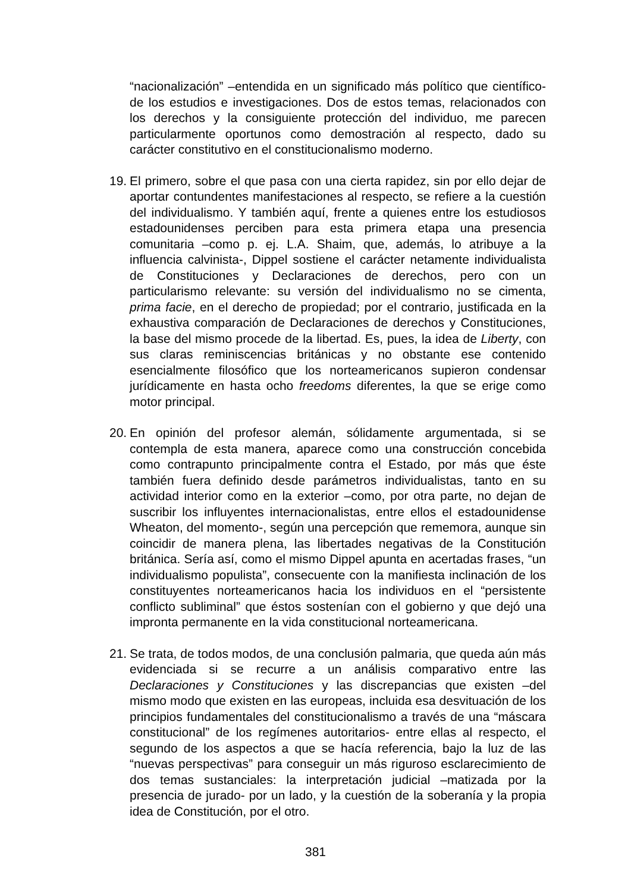“nacionalización” –entendida en un significado más político que científico- de los estudios e investigaciones. Dos de estos temas, relacionados con los derechos y la consiguiente protección del individuo, me parecen particularmente oportunos como demostración al respecto, dado su carácter constitutivo en el constitucionalismo moderno.
19.
El primero, sobre el que pasa con una cierta rapidez, sin por ello dejar de aportar contundentes manifestaciones al respecto, se refiere a la cuestión del individualismo. Y también aquí, frente a quienes entre los estudiosos estadounidenses perciben para esta primera etapa una presencia comunitaria –como p. ej. L.A. Shaim, que, además, lo atribuye a la influencia calvinista-, Dippel sostiene el carácter netamente individualista de Constituciones y Declaraciones de derechos, pero con un particularismo relevante: su versión del individualismo no se cimenta, prima facie, en el derecho de propiedad; por el contrario, justificada en la exhaustiva comparación de Declaraciones de derechos y Constituciones, la base del mismo procede de la libertad. Es, pues, la idea de Liberty, con sus claras reminiscencias británicas y no obstante ese contenido esencialmente filosófico que los norteamericanos supieron condensar jurídicamente en hasta ocho freedoms diferentes, la que se erige como motor principal.
20.
En opinión del profesor alemán, sólidamente argumentada, si se contempla de esta manera, aparece como una construcción concebida como contrapunto principalmente contra el Estado, por más que éste también fuera definido desde parámetros individualistas, tanto en su actividad interior como en la exterior –como, por otra parte, no dejan de suscribir los influyentes internacionalistas, entre ellos el estadounidense Wheaton, del momento-, según una percepción que rememora, aunque sin coincidir de manera plena, las libertades negativas de la Constitución británica. Sería así, como el mismo Dippel apunta en acertadas frases, “un individualismo populista”, consecuente con la manifiesta inclinación de los constituyentes norteamericanos hacia los individuos en el “persistente conflicto subliminal” que éstos sostenían con el gobierno y que dejó una impronta permanente en la vida constitucional norteamericana.
21.
Se trata, de todos modos, de una conclusión palmaria, que queda aún más evidenciada si se recurre a un análisis comparativo entre las Declaraciones y Constituciones y las discrepancias que existen –del mismo modo que existen en las europeas, incluida esa desvituación de los principios fundamentales del constitucionalismo a través de una “máscara constitucional” de los regímenes autoritarios- entre ellas al respecto, el segundo de los aspectos a que se hacía referencia, bajo la luz de las “nuevas perspectivas” para conseguir un más riguroso esclarecimiento de dos temas sustanciales: la interpretación judicial –matizada por la presencia de jurado- por un lado, y la cuestión de la soberanía y la propia idea de Constitución, por el otro.
381